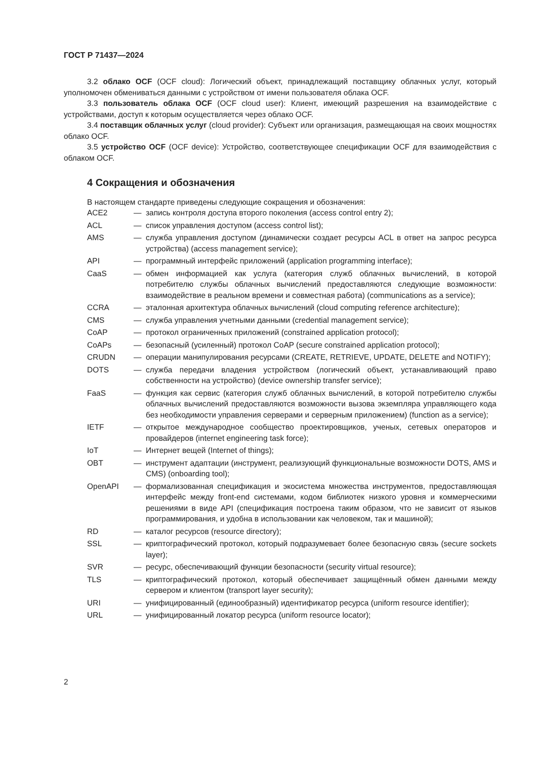ГОСТ Р 71437—2024
3.2 облако OCF (OCF cloud): Логический объект, принадлежащий поставщику облачных услуг, который уполномочен обмениваться данными с устройством от имени пользователя облака OCF.
3.3 пользователь облака OCF (OCF cloud user): Клиент, имеющий разрешения на взаимодействие с устройствами, доступ к которым осуществляется через облако OCF.
3.4 поставщик облачных услуг (cloud provider): Субъект или организация, размещающая на своих мощностях облако OCF.
3.5 устройство OCF (OCF device): Устройство, соответствующее спецификации OCF для взаимодействия с облаком OCF.
4 Сокращения и обозначения
В настоящем стандарте приведены следующие сокращения и обозначения:
| ACE2 | — | запись контроля доступа второго поколения (access control entry 2); |
| ACL | — | список управления доступом (access control list); |
| AMS | — | служба управления доступом (динамически создает ресурсы ACL в ответ на запрос ресурса устройства) (access management service); |
| API | — | программный интерфейс приложений (application programming interface); |
| CaaS | — | обмен информацией как услуга (категория служб облачных вычислений, в которой потребителю службы облачных вычислений предоставляются следующие возможности: взаимодействие в реальном времени и совместная работа) (communications as a service); |
| CCRA | — | эталонная архитектура облачных вычислений (cloud computing reference architecture); |
| CMS | — | служба управления учетными данными (credential management service); |
| CoAP | — | протокол ограниченных приложений (constrained application protocol); |
| CoAPs | — | безопасный (усиленный) протокол CoAP (secure constrained application protocol); |
| CRUDN | — | операции манипулирования ресурсами (CREATE, RETRIEVE, UPDATE, DELETE and NOTIFY); |
| DOTS | — | служба передачи владения устройством (логический объект, устанавливающий право собственности на устройство) (device ownership transfer service); |
| FaaS | — | функция как сервис (категория служб облачных вычислений, в которой потребителю службы облачных вычислений предоставляются возможности вызова экземпляра управляющего кода без необходимости управления серверами и серверным приложением) (function as a service); |
| IETF | — | открытое международное сообщество проектировщиков, ученых, сетевых операторов и провайдеров (internet engineering task force); |
| IoT | — | Интернет вещей (Internet of things); |
| OBT | — | инструмент адаптации (инструмент, реализующий функциональные возможности DOTS, AMS и CMS) (onboarding tool); |
| OpenAPI | — | формализованная спецификация и экосистема множества инструментов, предоставляющая интерфейс между front-end системами, кодом библиотек низкого уровня и коммерческими решениями в виде API (спецификация построена таким образом, что не зависит от языков программирования, и удобна в использовании как человеком, так и машиной); |
| RD | — | каталог ресурсов (resource directory); |
| SSL | — | криптографический протокол, который подразумевает более безопасную связь (secure sockets layer); |
| SVR | — | ресурс, обеспечивающий функции безопасности (security virtual resource); |
| TLS | — | криптографический протокол, который обеспечивает защищённый обмен данными между сервером и клиентом (transport layer security); |
| URI | — | унифицированный (единообразный) идентификатор ресурса (uniform resource identifier); |
| URL | — | унифицированный локатор ресурса (uniform resource locator); |
2